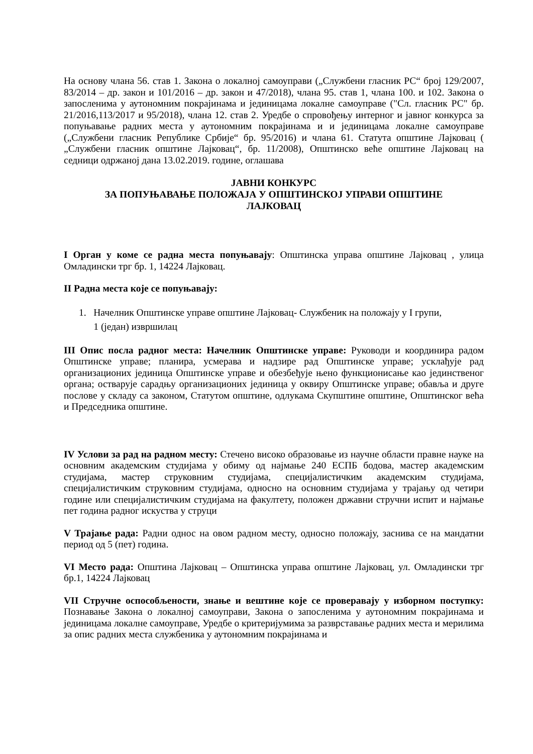На основу члана 56. став 1. Закона о локалној самоуправи („Службени гласник РС“ број 129/2007, 83/2014 – др. закон и 101/2016 – др. закон и 47/2018), члана 95. став 1, члана 100. и 102. Закона о запосленима у аутономним покрајинама и јединицама локалне самоуправе ("Сл. гласник РС" бр. 21/2016,113/2017 и 95/2018), члана 12. став 2. Уредбе о спровођењу интерног и јавног конкурса за попуњавање радних места у аутономним покрајинама и и јединицама локалне самоуправе („Службени гласник Републике Србије“ бр. 95/2016) и члана 61. Статута општине Лајковац ( „Службени гласник општине Лајковац“, бр. 11/2008), Општинско веће општине Лајковац на седници одржаној дана 13.02.2019. године, оглашава
ЈАВНИ КОНКУРС
ЗА ПОПУЊАВАЊЕ ПОЛОЖАЈА У ОПШТИНСКОЈ УПРАВИ ОПШТИНЕ
ЛАЈКОВАЦ
I Орган у коме се радна места попуњавају: Општинска управа општине Лајковац , улица Омладински трг бр. 1, 14224 Лајковац.
II Радна места које се попуњавају:
1. Начелник Општинске управе општине Лајковац- Службеник на положају у I групи,
1 (један) извршилац
III Опис посла радног места: Начелник Општинске управе: Руководи и координира радом Општинске управе; планира, усмерава и надзире рад Општинске управе; усклађује рад организационих јединица Општинске управе и обезбеђује њено функционисање као јединственог органа; остварује сарадњу организационих јединица у оквиру Општинске управе; обавља и друге послове у складу са законом, Статутом општине, одлукама Скупштине општине, Општинског већа и Председника општине.
IV Услови за рад на радном месту: Стечено високо образовање из научне области правне науке на основним академским студијама у обиму од најмање 240 ЕСПБ бодова, мастер академским студијама, мастер струковним студијама, специјалистичким академским студијама, специјалистичким струковним студијама, односно на основним студијама у трајању од четири године или специјалистичким студијама на факултету, положен државни стручни испит и најмање пет година радног искуства у струци
V Трајање рада: Радни однос на овом радном месту, односно положају, заснива се на мандатни период од 5 (пет) година.
VI Место рада: Општина Лајковац – Општинска управа општине Лајковац, ул. Омладински трг бр.1, 14224 Лајковац
VII Стручне оспособљености, знање и вештине које се проверавају у изборном поступку: Познавање Закона о локалној самоуправи, Закона о запосленима у аутономним покрајинама и јединицама локалне самоуправе, Уредбе о критеријумима за разврставање радних места и мерилима за опис радних места службеника у аутономним покрајинама и